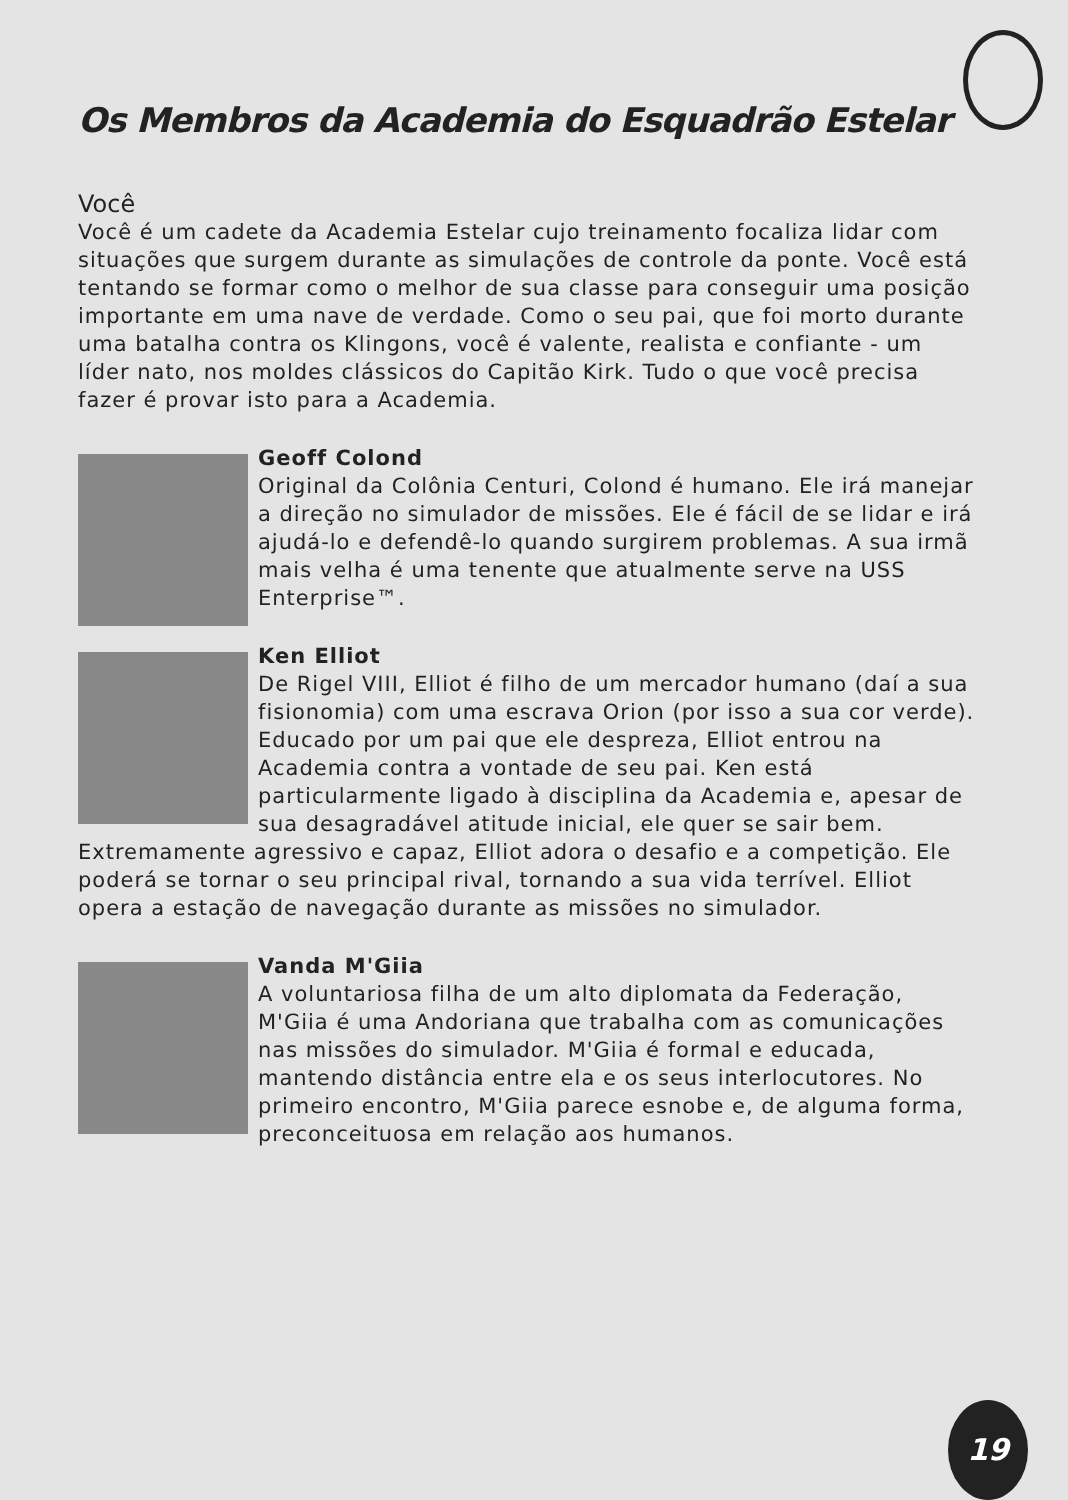Os Membros da Academia do Esquadrão Estelar
Você
Você é um cadete da Academia Estelar cujo treinamento focaliza lidar com situações que surgem durante as simulações de controle da ponte. Você está tentando se formar como o melhor de sua classe para conseguir uma posição importante em uma nave de verdade. Como o seu pai, que foi morto durante uma batalha contra os Klingons, você é valente, realista e confiante - um líder nato, nos moldes clássicos do Capitão Kirk. Tudo o que você precisa fazer é provar isto para a Academia.
Geoff Colond
Original da Colônia Centuri, Colond é humano. Ele irá manejar a direção no simulador de missões. Ele é fácil de se lidar e irá ajudá-lo e defendê-lo quando surgirem problemas. A sua irmã mais velha é uma tenente que atualmente serve na USS Enterprise™.
Ken Elliot
De Rigel VIII, Elliot é filho de um mercador humano (daí a sua fisionomia) com uma escrava Orion (por isso a sua cor verde). Educado por um pai que ele despreza, Elliot entrou na Academia contra a vontade de seu pai. Ken está particularmente ligado à disciplina da Academia e, apesar de sua desagradável atitude inicial, ele quer se sair bem. Extremamente agressivo e capaz, Elliot adora o desafio e a competição. Ele poderá se tornar o seu principal rival, tornando a sua vida terrível. Elliot opera a estação de navegação durante as missões no simulador.
Vanda M'Giia
A voluntariosa filha de um alto diplomata da Federação, M'Giia é uma Andoriana que trabalha com as comunicações nas missões do simulador. M'Giia é formal e educada, mantendo distância entre ela e os seus interlocutores. No primeiro encontro, M'Giia parece esnobe e, de alguma forma, preconceituosa em relação aos humanos.
19